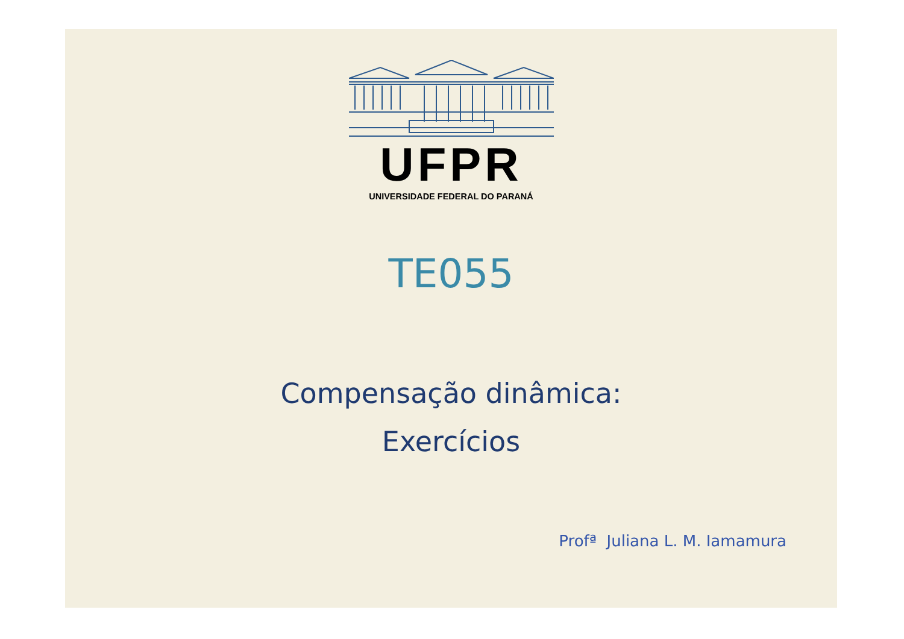UFPR
UNIVERSIDADE FEDERAL DO PARANÁ
TE055
Compensação dinâmica:
Exercícios
Profª Juliana L. M. Iamamura